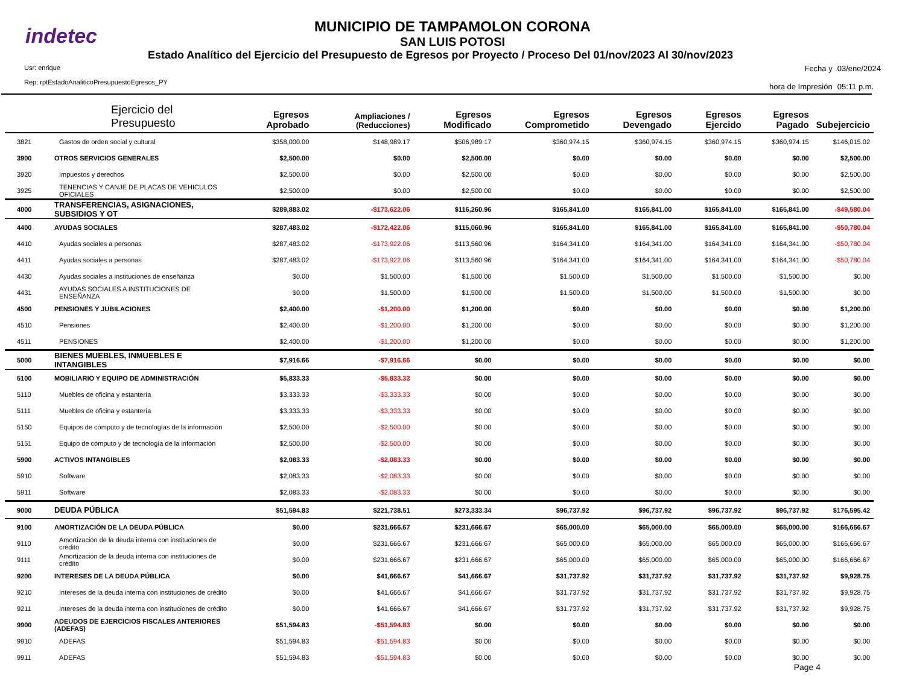indetec
MUNICIPIO DE TAMPAMOLON CORONA
SAN LUIS POTOSI
Estado Analítico del Ejercicio del Presupuesto de Egresos por Proyecto / Proceso Del 01/nov/2023 Al 30/nov/2023
Usr: enrique
Rep: rptEstadoAnaliticoPresupuestoEgresos_PY
Fecha y
hora de Impresión
03/ene/2024
05:11 p.m.
| | Ejercicio del Presupuesto | Egresos Aprobado | Ampliaciones / (Reducciones) | Egresos Modificado | Egresos Comprometido | Egresos Devengado | Egresos Ejercido | Egresos Pagado | Subejercicio |
| --- | --- | --- | --- | --- | --- | --- | --- | --- | --- |
| 3821 | Gastos de orden social y cultural | $358,000.00 | $148,989.17 | $506,989.17 | $360,974.15 | $360,974.15 | $360,974.15 | $360,974.15 | $146,015.02 |
| 3900 | OTROS SERVICIOS GENERALES | $2,500.00 | $0.00 | $2,500.00 | $0.00 | $0.00 | $0.00 | $0.00 | $2,500.00 |
| 3920 | Impuestos y derechos | $2,500.00 | $0.00 | $2,500.00 | $0.00 | $0.00 | $0.00 | $0.00 | $2,500.00 |
| 3925 | TENENCIAS Y CANJE DE PLACAS DE VEHICULOS OFICIALES | $2,500.00 | $0.00 | $2,500.00 | $0.00 | $0.00 | $0.00 | $0.00 | $2,500.00 |
| 4000 | TRANSFERENCIAS, ASIGNACIONES, SUBSIDIOS Y OT | $289,883.02 | -$173,622.06 | $116,260.96 | $165,841.00 | $165,841.00 | $165,841.00 | $165,841.00 | -$49,580.04 |
| 4400 | AYUDAS SOCIALES | $287,483.02 | -$172,422.06 | $115,060.96 | $165,841.00 | $165,841.00 | $165,841.00 | $165,841.00 | -$50,780.04 |
| 4410 | Ayudas sociales a personas | $287,483.02 | -$173,922.06 | $113,560.96 | $164,341.00 | $164,341.00 | $164,341.00 | $164,341.00 | -$50,780.04 |
| 4411 | Ayudas sociales a personas | $287,483.02 | -$173,922.06 | $113,560.96 | $164,341.00 | $164,341.00 | $164,341.00 | $164,341.00 | -$50,780.04 |
| 4430 | Ayudas sociales a instituciones de enseñanza | $0.00 | $1,500.00 | $1,500.00 | $1,500.00 | $1,500.00 | $1,500.00 | $1,500.00 | $0.00 |
| 4431 | AYUDAS SOCIALES A INSTITUCIONES DE ENSEÑANZA | $0.00 | $1,500.00 | $1,500.00 | $1,500.00 | $1,500.00 | $1,500.00 | $1,500.00 | $0.00 |
| 4500 | PENSIONES Y JUBILACIONES | $2,400.00 | -$1,200.00 | $1,200.00 | $0.00 | $0.00 | $0.00 | $0.00 | $1,200.00 |
| 4510 | Pensiones | $2,400.00 | -$1,200.00 | $1,200.00 | $0.00 | $0.00 | $0.00 | $0.00 | $1,200.00 |
| 4511 | PENSIONES | $2,400.00 | -$1,200.00 | $1,200.00 | $0.00 | $0.00 | $0.00 | $0.00 | $1,200.00 |
| 5000 | BIENES MUEBLES, INMUEBLES E INTANGIBLES | $7,916.66 | -$7,916.66 | $0.00 | $0.00 | $0.00 | $0.00 | $0.00 | $0.00 |
| 5100 | MOBILIARIO Y EQUIPO DE ADMINISTRACIÓN | $5,833.33 | -$5,833.33 | $0.00 | $0.00 | $0.00 | $0.00 | $0.00 | $0.00 |
| 5110 | Muebles de oficina y estantería | $3,333.33 | -$3,333.33 | $0.00 | $0.00 | $0.00 | $0.00 | $0.00 | $0.00 |
| 5111 | Muebles de oficina y estantería | $3,333.33 | -$3,333.33 | $0.00 | $0.00 | $0.00 | $0.00 | $0.00 | $0.00 |
| 5150 | Equipos de cómputo y de tecnologías de la información | $2,500.00 | -$2,500.00 | $0.00 | $0.00 | $0.00 | $0.00 | $0.00 | $0.00 |
| 5151 | Equipo de cómputo y de tecnología de la información | $2,500.00 | -$2,500.00 | $0.00 | $0.00 | $0.00 | $0.00 | $0.00 | $0.00 |
| 5900 | ACTIVOS INTANGIBLES | $2,083.33 | -$2,083.33 | $0.00 | $0.00 | $0.00 | $0.00 | $0.00 | $0.00 |
| 5910 | Software | $2,083.33 | -$2,083.33 | $0.00 | $0.00 | $0.00 | $0.00 | $0.00 | $0.00 |
| 5911 | Software | $2,083.33 | -$2,083.33 | $0.00 | $0.00 | $0.00 | $0.00 | $0.00 | $0.00 |
| 9000 | DEUDA PÚBLICA | $51,594.83 | $221,738.51 | $273,333.34 | $96,737.92 | $96,737.92 | $96,737.92 | $96,737.92 | $176,595.42 |
| 9100 | AMORTIZACIÓN DE LA DEUDA PÚBLICA | $0.00 | $231,666.67 | $231,666.67 | $65,000.00 | $65,000.00 | $65,000.00 | $65,000.00 | $166,666.67 |
| 9110 | Amortización de la deuda interna con instituciones de crédito | $0.00 | $231,666.67 | $231,666.67 | $65,000.00 | $65,000.00 | $65,000.00 | $65,000.00 | $166,666.67 |
| 9111 | Amortización de la deuda interna con instituciones de crédito | $0.00 | $231,666.67 | $231,666.67 | $65,000.00 | $65,000.00 | $65,000.00 | $65,000.00 | $166,666.67 |
| 9200 | INTERESES DE LA DEUDA PÚBLICA | $0.00 | $41,666.67 | $41,666.67 | $31,737.92 | $31,737.92 | $31,737.92 | $31,737.92 | $9,928.75 |
| 9210 | Intereses de la deuda interna con instituciones de crédito | $0.00 | $41,666.67 | $41,666.67 | $31,737.92 | $31,737.92 | $31,737.92 | $31,737.92 | $9,928.75 |
| 9211 | Intereses de la deuda interna con instituciones de crédito | $0.00 | $41,666.67 | $41,666.67 | $31,737.92 | $31,737.92 | $31,737.92 | $31,737.92 | $9,928.75 |
| 9900 | ADEUDOS DE EJERCICIOS FISCALES ANTERIORES (ADEFAS) | $51,594.83 | -$51,594.83 | $0.00 | $0.00 | $0.00 | $0.00 | $0.00 | $0.00 |
| 9910 | ADEFAS | $51,594.83 | -$51,594.83 | $0.00 | $0.00 | $0.00 | $0.00 | $0.00 | $0.00 |
| 9911 | ADEFAS | $51,594.83 | -$51,594.83 | $0.00 | $0.00 | $0.00 | $0.00 | $0.00 | $0.00 |
Page 4